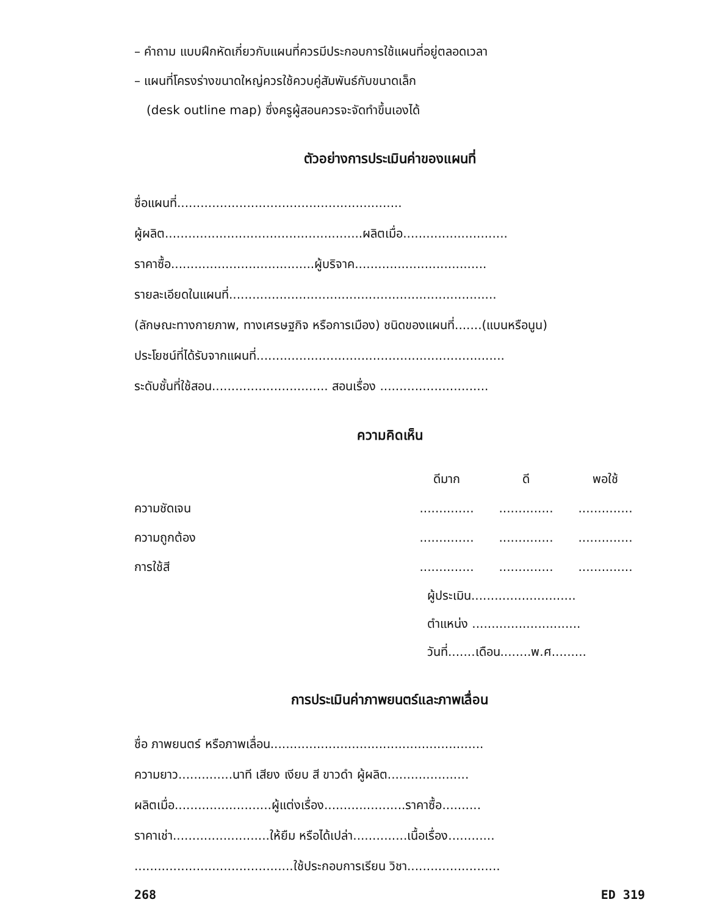– คำถาม แบบฝึกหัดเกี่ยวกับแผนที่ควรมีประกอบการใช้แผนที่อยู่ตลอดเวลา
– แผนที่โครงร่างขนาดใหญ่ควรใช้ควบคู่สัมพันธ์กับขนาดเล็ก
(desk outline map) ซึ่งครูผู้สอนควรจะจัดทำขึ้นเองได้
ตัวอย่างการประเมินค่าของแผนที่
ชื่อแผนที่..........................................................
ผู้ผลิต...................................................ผลิตเมื่อ...........................
ราคาซื้อ.....................................ผู้บริจาค..................................
รายละเอียดในแผนที่.....................................................................
(ลักษณะทางกายภาพ, ทางเศรษฐกิจ หรือการเมือง) ชนิดของแผนที่.......(แบนหรือนูน)
ประโยชน์ที่ได้รับจากแผนที่................................................................
ระดับชั้นที่ใช้สอน.............................. สอนเรื่อง ............................
ความคิดเห็น
ดีมาก ดี พอใช้
ความชัดเจน..........................................
ความถูกต้อง..........................................
การใช้สี..........................................
ผู้ประเมิน...........................
ตำแหน่ง ............................
วันที่.......เดือน........พ.ศ.........
การประเมินค่าภาพยนตร์และภาพเลื่อน
ชื่อ ภาพยนตร์ หรือภาพเลื่อน.......................................................
ความยาว..............นาที เสียง เงียบ สี ขาวดำ ผู้ผลิต.....................
ผลิตเมื่อ.........................ผู้แต่งเรื่อง.....................ราคาซื้อ..........
ราคาเช่า.........................ให้ยืม หรือได้เปล่า..............เนื้อเรื่อง............
.........................................ใช้ประกอบการเรียน วิชา........................
268 ED 319